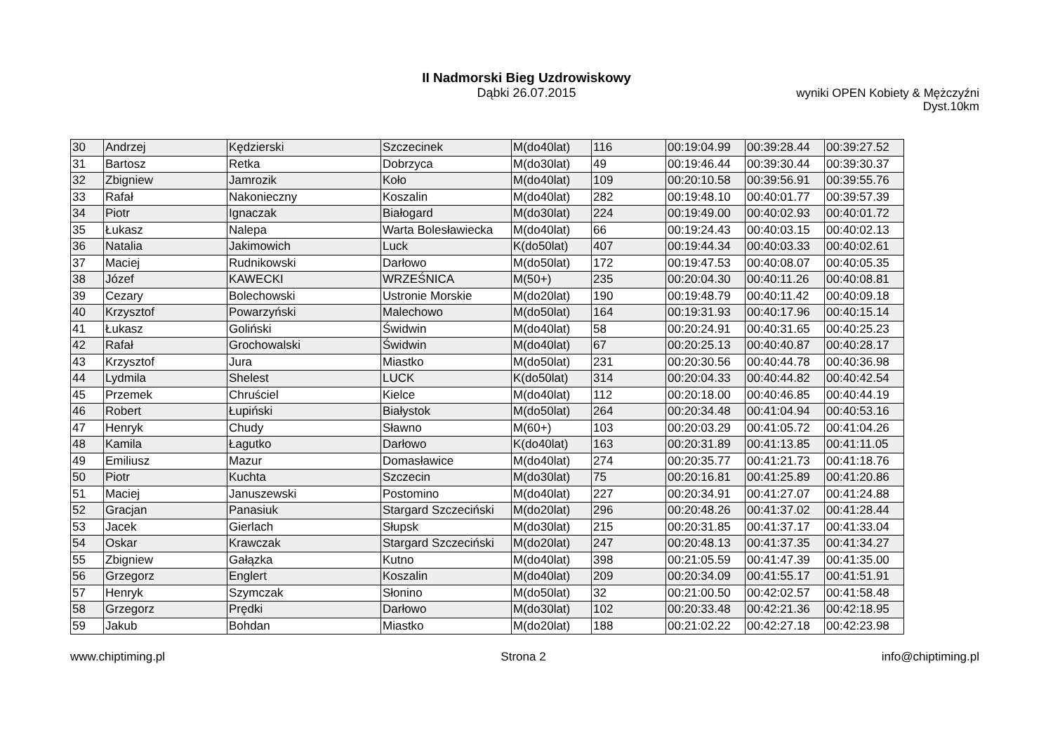II Nadmorski Bieg Uzdrowiskowy
Dąbki 26.07.2015
wyniki OPEN Kobiety & Mężczyźni
Dyst.10km
| 30 | Andrzej | Kędzierski | Szczecinek | M(do40lat) | 116 | 00:19:04.99 | 00:39:28.44 | 00:39:27.52 |
| 31 | Bartosz | Retka | Dobrzyca | M(do30lat) | 49 | 00:19:46.44 | 00:39:30.44 | 00:39:30.37 |
| 32 | Zbigniew | Jamrozik | Koło | M(do40lat) | 109 | 00:20:10.58 | 00:39:56.91 | 00:39:55.76 |
| 33 | Rafał | Nakonieczny | Koszalin | M(do40lat) | 282 | 00:19:48.10 | 00:40:01.77 | 00:39:57.39 |
| 34 | Piotr | Ignaczak | Białogard | M(do30lat) | 224 | 00:19:49.00 | 00:40:02.93 | 00:40:01.72 |
| 35 | Łukasz | Nalepa | Warta Bolesławiecka | M(do40lat) | 66 | 00:19:24.43 | 00:40:03.15 | 00:40:02.13 |
| 36 | Natalia | Jakimowich | Luck | K(do50lat) | 407 | 00:19:44.34 | 00:40:03.33 | 00:40:02.61 |
| 37 | Maciej | Rudnikowski | Darłowo | M(do50lat) | 172 | 00:19:47.53 | 00:40:08.07 | 00:40:05.35 |
| 38 | Józef | KAWECKI | WRZEŚNICA | M(50+) | 235 | 00:20:04.30 | 00:40:11.26 | 00:40:08.81 |
| 39 | Cezary | Bolechowski | Ustronie Morskie | M(do20lat) | 190 | 00:19:48.79 | 00:40:11.42 | 00:40:09.18 |
| 40 | Krzysztof | Powarzyński | Malechowo | M(do50lat) | 164 | 00:19:31.93 | 00:40:17.96 | 00:40:15.14 |
| 41 | Łukasz | Goliński | Świdwin | M(do40lat) | 58 | 00:20:24.91 | 00:40:31.65 | 00:40:25.23 |
| 42 | Rafał | Grochowalski | Świdwin | M(do40lat) | 67 | 00:20:25.13 | 00:40:40.87 | 00:40:28.17 |
| 43 | Krzysztof | Jura | Miastko | M(do50lat) | 231 | 00:20:30.56 | 00:40:44.78 | 00:40:36.98 |
| 44 | Lydmila | Shelest | LUCK | K(do50lat) | 314 | 00:20:04.33 | 00:40:44.82 | 00:40:42.54 |
| 45 | Przemek | Chruściel | Kielce | M(do40lat) | 112 | 00:20:18.00 | 00:40:46.85 | 00:40:44.19 |
| 46 | Robert | Łupiński | Białystok | M(do50lat) | 264 | 00:20:34.48 | 00:41:04.94 | 00:40:53.16 |
| 47 | Henryk | Chudy | Sławno | M(60+) | 103 | 00:20:03.29 | 00:41:05.72 | 00:41:04.26 |
| 48 | Kamila | Łagutko | Darłowo | K(do40lat) | 163 | 00:20:31.89 | 00:41:13.85 | 00:41:11.05 |
| 49 | Emiliusz | Mazur | Domasławice | M(do40lat) | 274 | 00:20:35.77 | 00:41:21.73 | 00:41:18.76 |
| 50 | Piotr | Kuchta | Szczecin | M(do30lat) | 75 | 00:20:16.81 | 00:41:25.89 | 00:41:20.86 |
| 51 | Maciej | Januszewski | Postomino | M(do40lat) | 227 | 00:20:34.91 | 00:41:27.07 | 00:41:24.88 |
| 52 | Gracjan | Panasiuk | Stargard Szczeciński | M(do20lat) | 296 | 00:20:48.26 | 00:41:37.02 | 00:41:28.44 |
| 53 | Jacek | Gierlach | Słupsk | M(do30lat) | 215 | 00:20:31.85 | 00:41:37.17 | 00:41:33.04 |
| 54 | Oskar | Krawczak | Stargard Szczeciński | M(do20lat) | 247 | 00:20:48.13 | 00:41:37.35 | 00:41:34.27 |
| 55 | Zbigniew | Gałązka | Kutno | M(do40lat) | 398 | 00:21:05.59 | 00:41:47.39 | 00:41:35.00 |
| 56 | Grzegorz | Englert | Koszalin | M(do40lat) | 209 | 00:20:34.09 | 00:41:55.17 | 00:41:51.91 |
| 57 | Henryk | Szymczak | Słonino | M(do50lat) | 32 | 00:21:00.50 | 00:42:02.57 | 00:41:58.48 |
| 58 | Grzegorz | Prędki | Darłowo | M(do30lat) | 102 | 00:20:33.48 | 00:42:21.36 | 00:42:18.95 |
| 59 | Jakub | Bohdan | Miastko | M(do20lat) | 188 | 00:21:02.22 | 00:42:27.18 | 00:42:23.98 |
www.chiptiming.pl Strona 2 info@chiptiming.pl